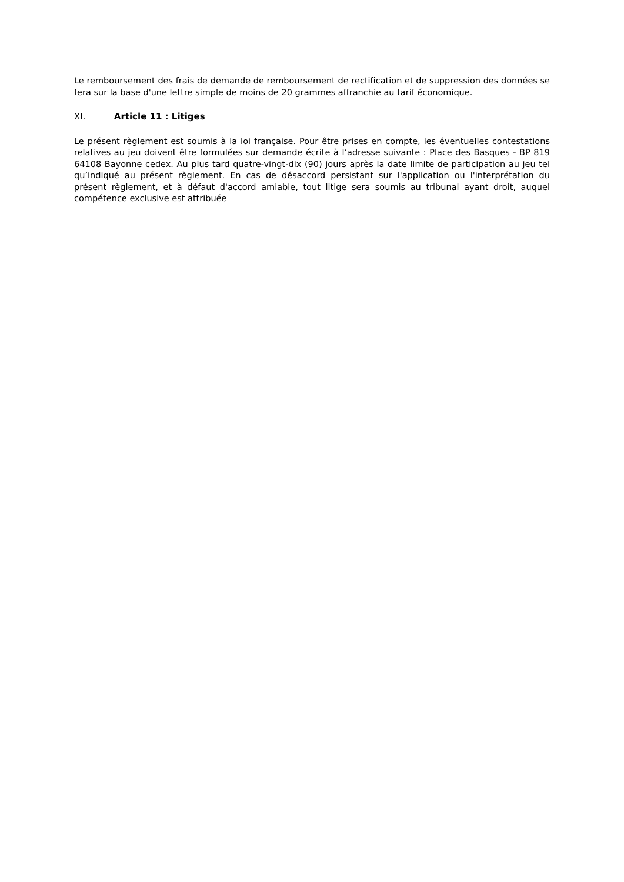Le remboursement des frais de demande de remboursement de rectification et de suppression des données se fera sur la base d'une lettre simple de moins de 20 grammes affranchie au tarif économique.
XI. Article 11 : Litiges
Le présent règlement est soumis à la loi française. Pour être prises en compte, les éventuelles contestations relatives au jeu doivent être formulées sur demande écrite à l’adresse suivante : Place des Basques - BP 819 64108 Bayonne cedex. Au plus tard quatre-vingt-dix (90) jours après la date limite de participation au jeu tel qu’indiqué au présent règlement. En cas de désaccord persistant sur l'application ou l'interprétation du présent règlement, et à défaut d'accord amiable, tout litige sera soumis au tribunal ayant droit, auquel compétence exclusive est attribuée